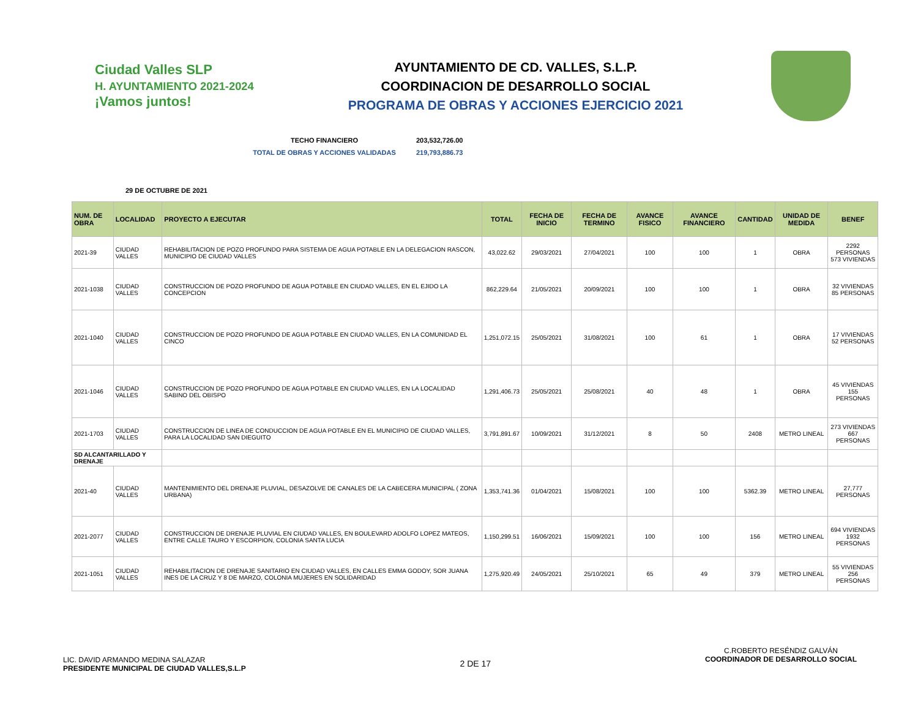Ciudad Valles SLP
H. AYUNTAMIENTO 2021-2024
¡Vamos juntos!
AYUNTAMIENTO DE CD. VALLES, S.L.P.
COORDINACION DE DESARROLLO SOCIAL
PROGRAMA DE OBRAS Y ACCIONES EJERCICIO 2021
TECHO FINANCIERO 203,532,726.00
TOTAL DE OBRAS Y ACCIONES VALIDADAS 219,793,886.73
29 DE OCTUBRE DE 2021
| NUM. DE OBRA | LOCALIDAD | PROYECTO A EJECUTAR | TOTAL | FECHA DE INICIO | FECHA DE TERMINO | AVANCE FISICO | AVANCE FINANCIERO | CANTIDAD | UNIDAD DE MEDIDA | BENEF |
| --- | --- | --- | --- | --- | --- | --- | --- | --- | --- | --- |
| 2021-39 | CIUDAD VALLES | REHABILITACION DE POZO PROFUNDO PARA SISTEMA DE AGUA POTABLE EN LA DELEGACION RASCON, MUNICIPIO DE CIUDAD VALLES | 43,022.62 | 29/03/2021 | 27/04/2021 | 100 | 100 | 1 | OBRA | 2292 PERSONAS 573 VIVIENDAS |
| 2021-1038 | CIUDAD VALLES | CONSTRUCCION DE POZO PROFUNDO DE AGUA POTABLE EN CIUDAD VALLES, EN EL EJIDO LA CONCEPCION | 862,229.64 | 21/05/2021 | 20/09/2021 | 100 | 100 | 1 | OBRA | 32 VIVIENDAS 85 PERSONAS |
| 2021-1040 | CIUDAD VALLES | CONSTRUCCION DE POZO PROFUNDO DE AGUA POTABLE EN CIUDAD VALLES, EN LA COMUNIDAD EL CINCO | 1,251,072.15 | 25/05/2021 | 31/08/2021 | 100 | 61 | 1 | OBRA | 17 VIVIENDAS 52 PERSONAS |
| 2021-1046 | CIUDAD VALLES | CONSTRUCCION DE POZO PROFUNDO DE AGUA POTABLE EN CIUDAD VALLES, EN LA LOCALIDAD SABINO DEL OBISPO | 1,291,406.73 | 25/05/2021 | 25/08/2021 | 40 | 48 | 1 | OBRA | 45 VIVIENDAS 155 PERSONAS |
| 2021-1703 | CIUDAD VALLES | CONSTRUCCION DE LINEA DE CONDUCCION DE AGUA POTABLE EN EL MUNICIPIO DE CIUDAD VALLES, PARA LA LOCALIDAD SAN DIEGUITO | 3,791,891.67 | 10/09/2021 | 31/12/2021 | 8 | 50 | 2408 | METRO LINEAL | 273 VIVIENDAS 667 PERSONAS |
| SD ALCANTARILLADO Y DRENAJE | | | | | | | | | | |
| 2021-40 | CIUDAD VALLES | MANTENIMIENTO DEL DRENAJE PLUVIAL, DESAZOLVE DE CANALES DE LA CABECERA MUNICIPAL ( ZONA URBANA) | 1,353,741.36 | 01/04/2021 | 15/08/2021 | 100 | 100 | 5362.39 | METRO LINEAL | 27,777 PERSONAS |
| 2021-2077 | CIUDAD VALLES | CONSTRUCCION DE DRENAJE PLUVIAL EN CIUDAD VALLES, EN BOULEVARD ADOLFO LOPEZ MATEOS, ENTRE CALLE TAURO Y ESCORPION, COLONIA SANTA LUCIA | 1,150,299.51 | 16/06/2021 | 15/09/2021 | 100 | 100 | 156 | METRO LINEAL | 694 VIVIENDAS 1932 PERSONAS |
| 2021-1051 | CIUDAD VALLES | REHABILITACION DE DRENAJE SANITARIO EN CIUDAD VALLES, EN CALLES EMMA GODOY, SOR JUANA INES DE LA CRUZ Y 8 DE MARZO, COLONIA MUJERES EN SOLIDARIDAD | 1,275,920.49 | 24/05/2021 | 25/10/2021 | 65 | 49 | 379 | METRO LINEAL | 55 VIVIENDAS 256 PERSONAS |
LIC. DAVID ARMANDO MEDINA SALAZAR
PRESIDENTE MUNICIPAL DE CIUDAD VALLES,S.L.P
2 DE 17
C.ROBERTO RESÉNDIZ GALVÁN
COORDINADOR DE DESARROLLO SOCIAL